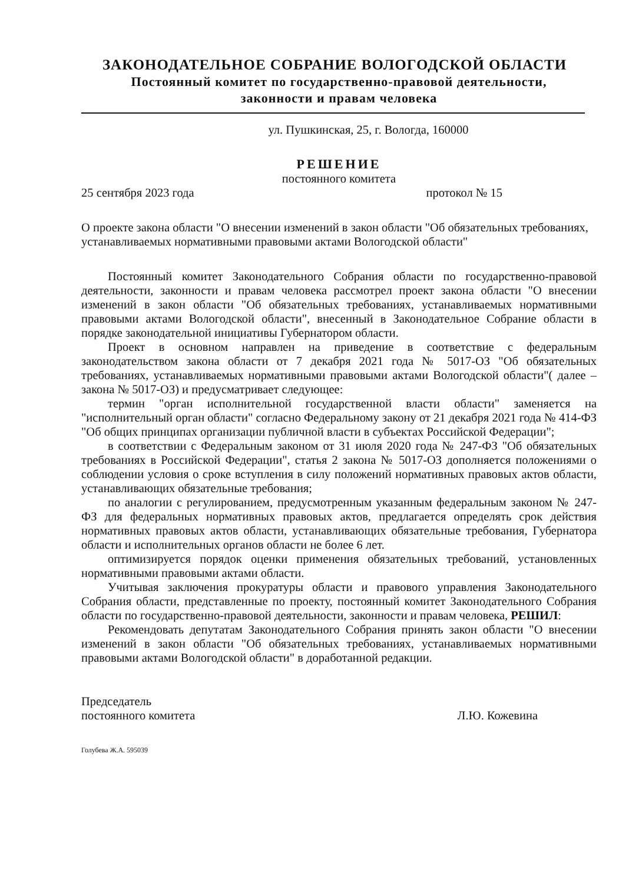ЗАКОНОДАТЕЛЬНОЕ СОБРАНИЕ ВОЛОГОДСКОЙ ОБЛАСТИ
Постоянный комитет по государственно-правовой деятельности,
законности и правам человека
ул. Пушкинская, 25, г. Вологда, 160000
РЕШЕНИЕ
постоянного комитета
25 сентября 2023 года протокол № 15
О проекте закона области "О внесении изменений в закон области "Об обязательных требованиях, устанавливаемых нормативными правовыми актами Вологодской области"
Постоянный комитет Законодательного Собрания области по государственно-правовой деятельности, законности и правам человека рассмотрел проект закона области "О внесении изменений в закон области "Об обязательных требованиях, устанавливаемых нормативными правовыми актами Вологодской области", внесенный в Законодательное Собрание области в порядке законодательной инициативы Губернатором области.
Проект в основном направлен на приведение в соответствие с федеральным законодательством закона области от 7 декабря 2021 года № 5017-ОЗ "Об обязательных требованиях, устанавливаемых нормативными правовыми актами Вологодской области"( далее – закона № 5017-ОЗ) и предусматривает следующее:
термин "орган исполнительной государственной власти области" заменяется на "исполнительный орган области" согласно Федеральному закону от 21 декабря 2021 года № 414-ФЗ "Об общих принципах организации публичной власти в субъектах Российской Федерации";
в соответствии с Федеральным законом от 31 июля 2020 года № 247-ФЗ "Об обязательных требованиях в Российской Федерации", статья 2 закона № 5017-ОЗ дополняется положениями о соблюдении условия о сроке вступления в силу положений нормативных правовых актов области, устанавливающих обязательные требования;
по аналогии с регулированием, предусмотренным указанным федеральным законом № 247-ФЗ для федеральных нормативных правовых актов, предлагается определять срок действия нормативных правовых актов области, устанавливающих обязательные требования, Губернатора области и исполнительных органов области не более 6 лет.
оптимизируется порядок оценки применения обязательных требований, установленных нормативными правовыми актами области.
Учитывая заключения прокуратуры области и правового управления Законодательного Собрания области, представленные по проекту, постоянный комитет Законодательного Собрания области по государственно-правовой деятельности, законности и правам человека, РЕШИЛ:
Рекомендовать депутатам Законодательного Собрания принять закон области "О внесении изменений в закон области "Об обязательных требованиях, устанавливаемых нормативными правовыми актами Вологодской области" в доработанной редакции.
Председатель
постоянного комитета Л.Ю. Кожевина
Голубева Ж.А. 595039